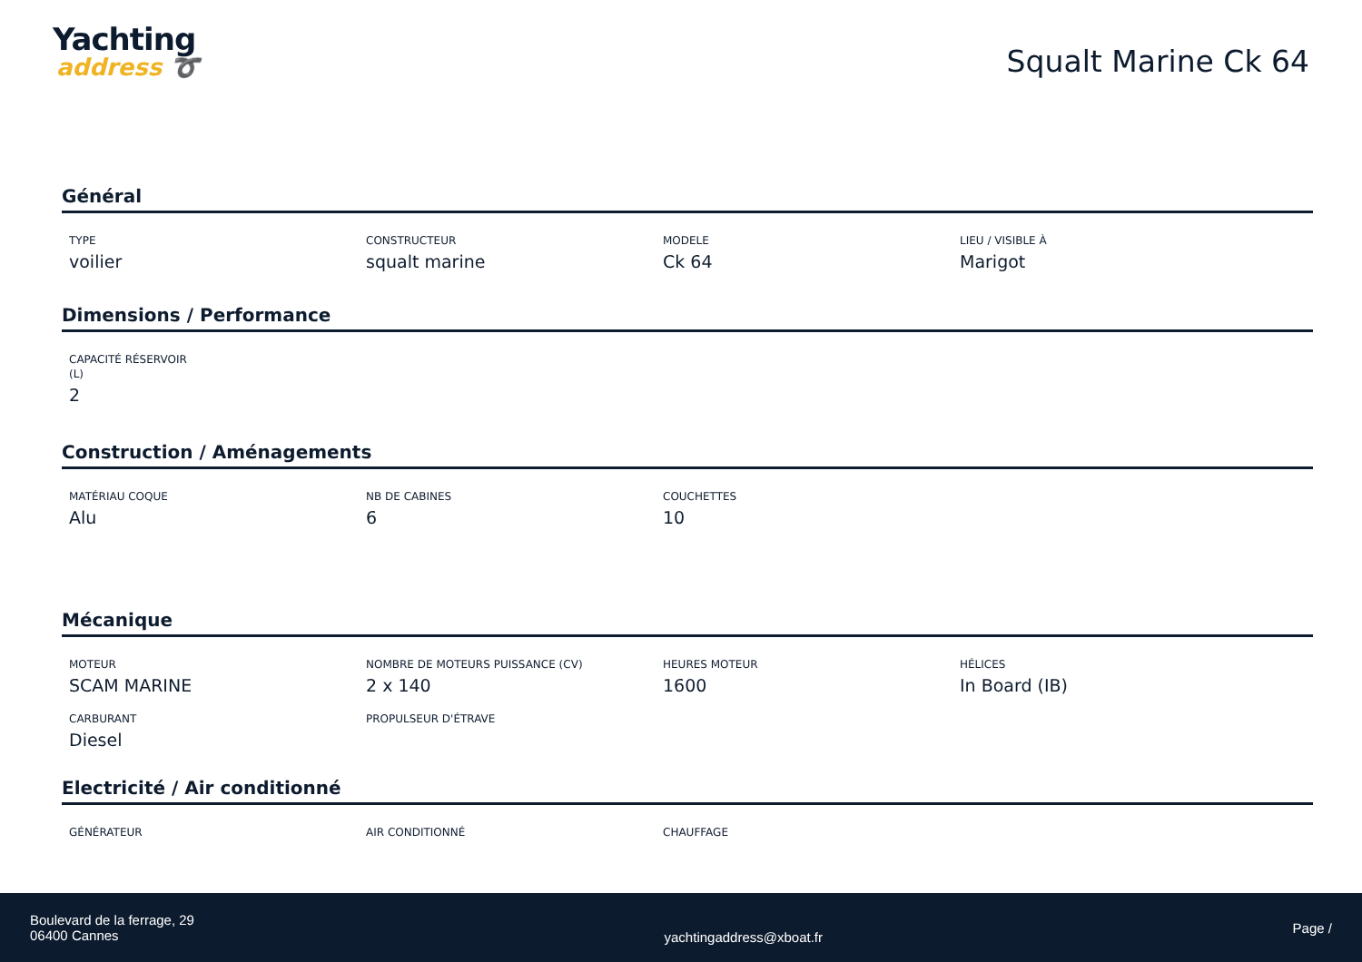Yachting
address ➰
Squalt Marine Ck 64
Général
TYPE
voilier
CONSTRUCTEUR
squalt marine
MODELE
Ck 64
LIEU / VISIBLE À
Marigot
Dimensions / Performance
CAPACITÉ RÉSERVOIR (L)
2
Construction / Aménagements
MATÉRIAU COQUE
Alu
NB DE CABINES
6
COUCHETTES
10
Mécanique
MOTEUR
SCAM MARINE
NOMBRE DE MOTEURS PUISSANCE (CV)
2 x 140
HEURES MOTEUR
1600
HÉLICES
In Board (IB)
CARBURANT
Diesel
PROPULSEUR D'ÉTRAVE
Electricité / Air conditionné
GÉNÉRATEUR AIR CONDITIONNÉ CHAUFFAGE
Boulevard de la ferrage, 29
06400 Cannes
yachtingaddress@xboat.fr
Page /